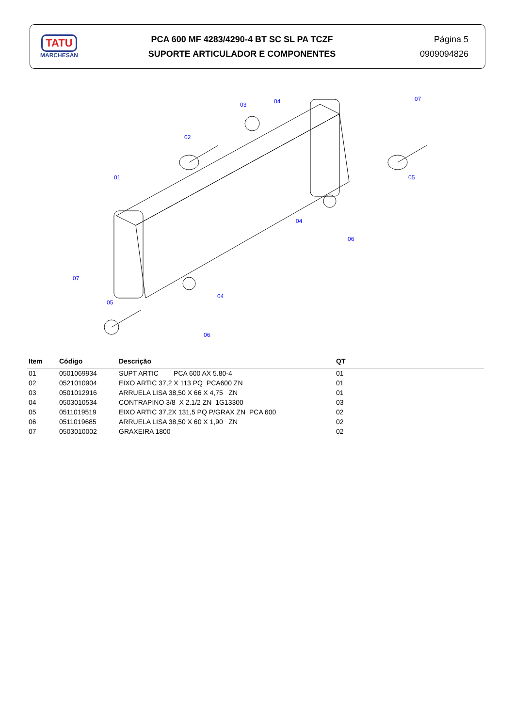TATU
MARCHESAN
PCA 600 MF 4283/4290-4 BT SC SL PA TCZF
SUPORTE ARTICULADOR E COMPONENTES
Página 5
0909094826
01
02
03
04
07
05
04
06
04
06
07
05
| Item | Código | Descrição | QT |
| --- | --- | --- | --- |
| 01 | 0501069934 | SUPT ARTIC PCA 600 AX 5.80-4 | 01 |
| 02 | 0521010904 | EIXO ARTIC 37,2 X 113 PQ PCA600 ZN | 01 |
| 03 | 0501012916 | ARRUELA LISA 38,50 X 66 X 4,75 ZN | 01 |
| 04 | 0503010534 | CONTRAPINO 3/8 X 2.1/2 ZN 1G13300 | 03 |
| 05 | 0511019519 | EIXO ARTIC 37,2X 131,5 PQ P/GRAX ZN PCA 600 | 02 |
| 06 | 0511019685 | ARRUELA LISA 38,50 X 60 X 1,90 ZN | 02 |
| 07 | 0503010002 | GRAXEIRA 1800 | 02 |